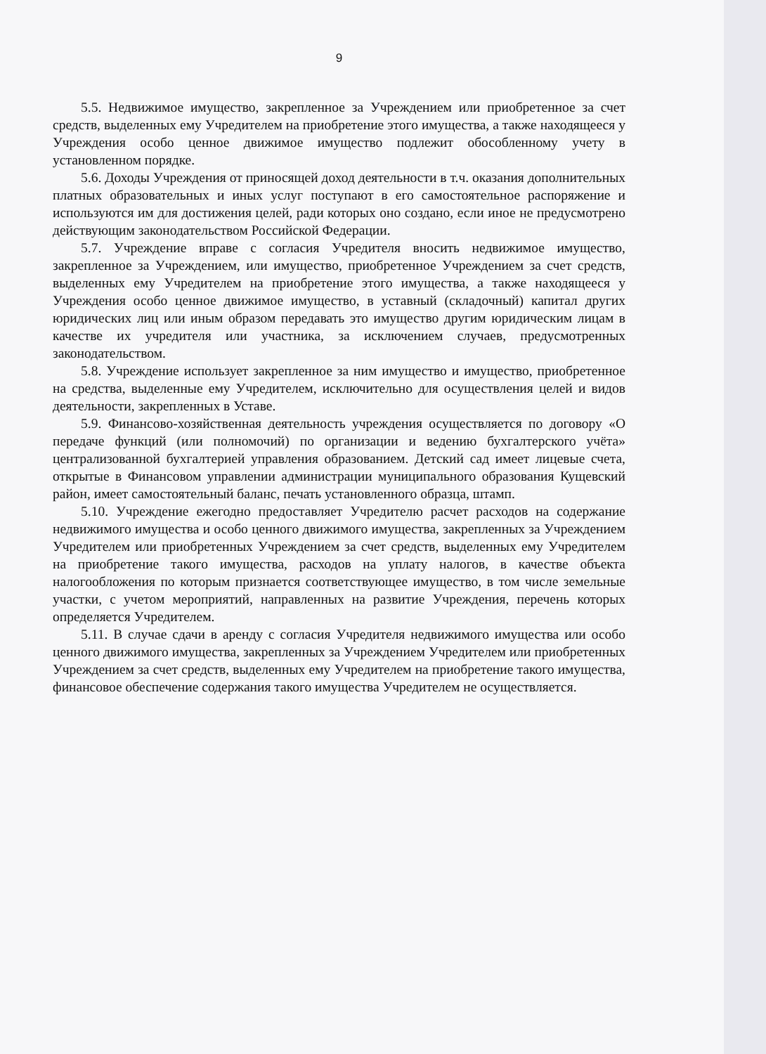9
5.5. Недвижимое имущество, закрепленное за Учреждением или приобретенное за счет средств, выделенных ему Учредителем на приобретение этого имущества, а также находящееся у Учреждения особо ценное движимое имущество подлежит обособленному учету в установленном порядке.
5.6. Доходы Учреждения от приносящей доход деятельности в т.ч. оказания дополнительных платных образовательных и иных услуг поступают в его самостоятельное распоряжение и используются им для достижения целей, ради которых оно создано, если иное не предусмотрено действующим законодательством Российской Федерации.
5.7. Учреждение вправе с согласия Учредителя вносить недвижимое имущество, закрепленное за Учреждением, или имущество, приобретенное Учреждением за счет средств, выделенных ему Учредителем на приобретение этого имущества, а также находящееся у Учреждения особо ценное движимое имущество, в уставный (складочный) капитал других юридических лиц или иным образом передавать это имущество другим юридическим лицам в качестве их учредителя или участника, за исключением случаев, предусмотренных законодательством.
5.8. Учреждение использует закрепленное за ним имущество и имущество, приобретенное на средства, выделенные ему Учредителем, исключительно для осуществления целей и видов деятельности, закрепленных в Уставе.
5.9. Финансово-хозяйственная деятельность учреждения осуществляется по договору «О передаче функций (или полномочий) по организации и ведению бухгалтерского учёта» централизованной бухгалтерией управления образованием. Детский сад имеет лицевые счета, открытые в Финансовом управлении администрации муниципального образования Кущевский район, имеет самостоятельный баланс, печать установленного образца, штамп.
5.10. Учреждение ежегодно предоставляет Учредителю расчет расходов на содержание недвижимого имущества и особо ценного движимого имущества, закрепленных за Учреждением Учредителем или приобретенных Учреждением за счет средств, выделенных ему Учредителем на приобретение такого имущества, расходов на уплату налогов, в качестве объекта налогообложения по которым признается соответствующее имущество, в том числе земельные участки, с учетом мероприятий, направленных на развитие Учреждения, перечень которых определяется Учредителем.
5.11. В случае сдачи в аренду с согласия Учредителя недвижимого имущества или особо ценного движимого имущества, закрепленных за Учреждением Учредителем или приобретенных Учреждением за счет средств, выделенных ему Учредителем на приобретение такого имущества, финансовое обеспечение содержания такого имущества Учредителем не осуществляется.